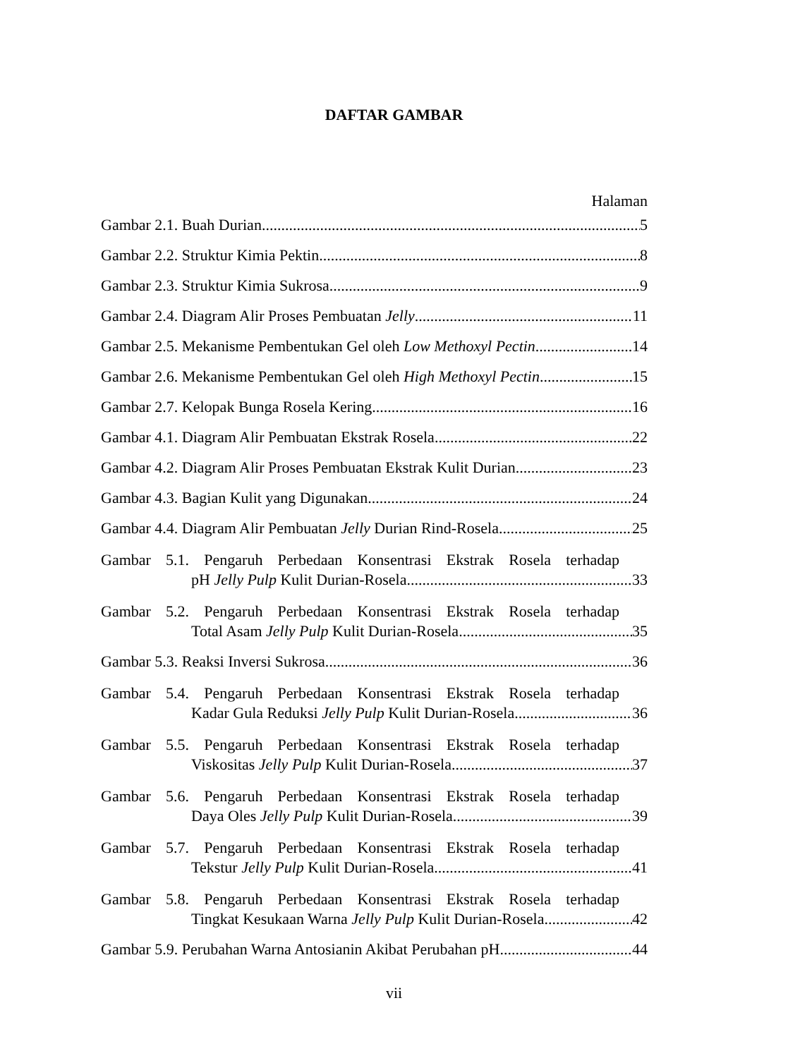DAFTAR GAMBAR
Halaman
Gambar 2.1. Buah Durian 5
Gambar 2.2. Struktur Kimia Pektin 8
Gambar 2.3. Struktur Kimia Sukrosa 9
Gambar 2.4. Diagram Alir Proses Pembuatan Jelly 11
Gambar 2.5. Mekanisme Pembentukan Gel oleh Low Methoxyl Pectin 14
Gambar 2.6. Mekanisme Pembentukan Gel oleh High Methoxyl Pectin 15
Gambar 2.7. Kelopak Bunga Rosela Kering 16
Gambar 4.1. Diagram Alir Pembuatan Ekstrak Rosela 22
Gambar 4.2. Diagram Alir Proses Pembuatan Ekstrak Kulit Durian 23
Gambar 4.3. Bagian Kulit yang Digunakan 24
Gambar 4.4. Diagram Alir Pembuatan Jelly Durian Rind-Rosela 25
Gambar 5.1. Pengaruh Perbedaan Konsentrasi Ekstrak Rosela terhadap
pH Jelly Pulp Kulit Durian-Rosela 33
Gambar 5.2. Pengaruh Perbedaan Konsentrasi Ekstrak Rosela terhadap
Total Asam Jelly Pulp Kulit Durian-Rosela 35
Gambar 5.3. Reaksi Inversi Sukrosa 36
Gambar 5.4. Pengaruh Perbedaan Konsentrasi Ekstrak Rosela terhadap
Kadar Gula Reduksi Jelly Pulp Kulit Durian-Rosela 36
Gambar 5.5. Pengaruh Perbedaan Konsentrasi Ekstrak Rosela terhadap
Viskositas Jelly Pulp Kulit Durian-Rosela 37
Gambar 5.6. Pengaruh Perbedaan Konsentrasi Ekstrak Rosela terhadap
Daya Oles Jelly Pulp Kulit Durian-Rosela 39
Gambar 5.7. Pengaruh Perbedaan Konsentrasi Ekstrak Rosela terhadap
Tekstur Jelly Pulp Kulit Durian-Rosela 41
Gambar 5.8. Pengaruh Perbedaan Konsentrasi Ekstrak Rosela terhadap
Tingkat Kesukaan Warna Jelly Pulp Kulit Durian-Rosela 42
Gambar 5.9. Perubahan Warna Antosianin Akibat Perubahan pH 44
vii